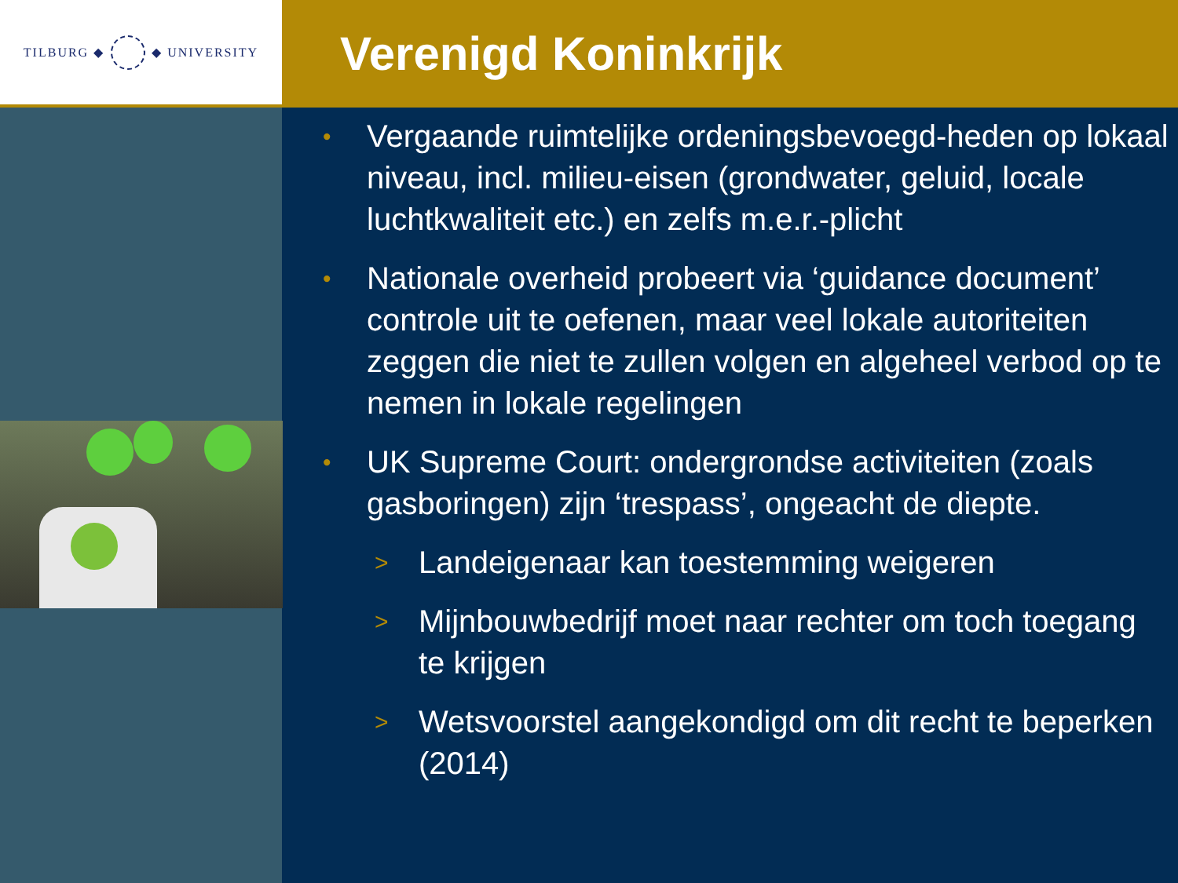TILBURG ◆ ◆ UNIVERSITY
Verenigd Koninkrijk
• Vergaande ruimtelijke ordeningsbevoegd-heden op lokaal niveau, incl. milieu-eisen (grondwater, geluid, locale luchtkwaliteit etc.) en zelfs m.e.r.-plicht
• Nationale overheid probeert via ‘guidance document’ controle uit te oefenen, maar veel lokale autoriteiten zeggen die niet te zullen volgen en algeheel verbod op te nemen in lokale regelingen
• UK Supreme Court: ondergrondse activiteiten (zoals gasboringen) zijn ‘trespass’, ongeacht de diepte.
> Landeigenaar kan toestemming weigeren
> Mijnbouwbedrijf moet naar rechter om toch toegang te krijgen
> Wetsvoorstel aangekondigd om dit recht te beperken (2014)